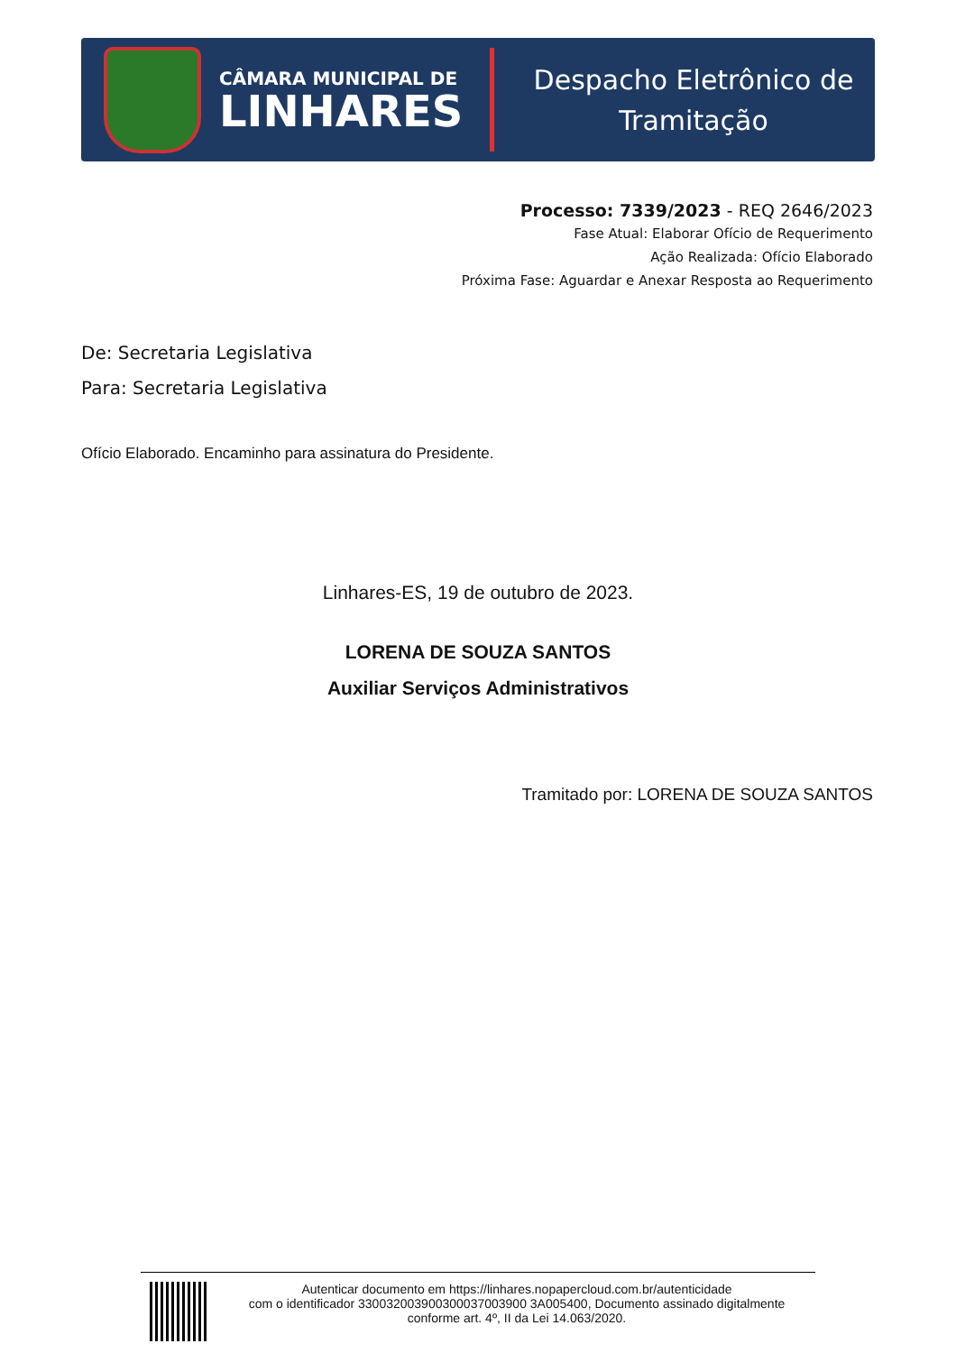CÂMARA MUNICIPAL DE
LINHARES
Despacho Eletrônico de
Tramitação
Processo: 7339/2023 - REQ 2646/2023
Fase Atual: Elaborar Ofício de Requerimento
Ação Realizada: Ofício Elaborado
Próxima Fase: Aguardar e Anexar Resposta ao Requerimento
De: Secretaria Legislativa
Para: Secretaria Legislativa
Ofício Elaborado. Encaminho para assinatura do Presidente.
Linhares-ES, 19 de outubro de 2023.
LORENA DE SOUZA SANTOS
Auxiliar Serviços Administrativos
Tramitado por: LORENA DE SOUZA SANTOS
Autenticar documento em https://linhares.nopapercloud.com.br/autenticidade
com o identificador 330032003900300037003900 3A005400, Documento assinado digitalmente
conforme art. 4º, II da Lei 14.063/2020.